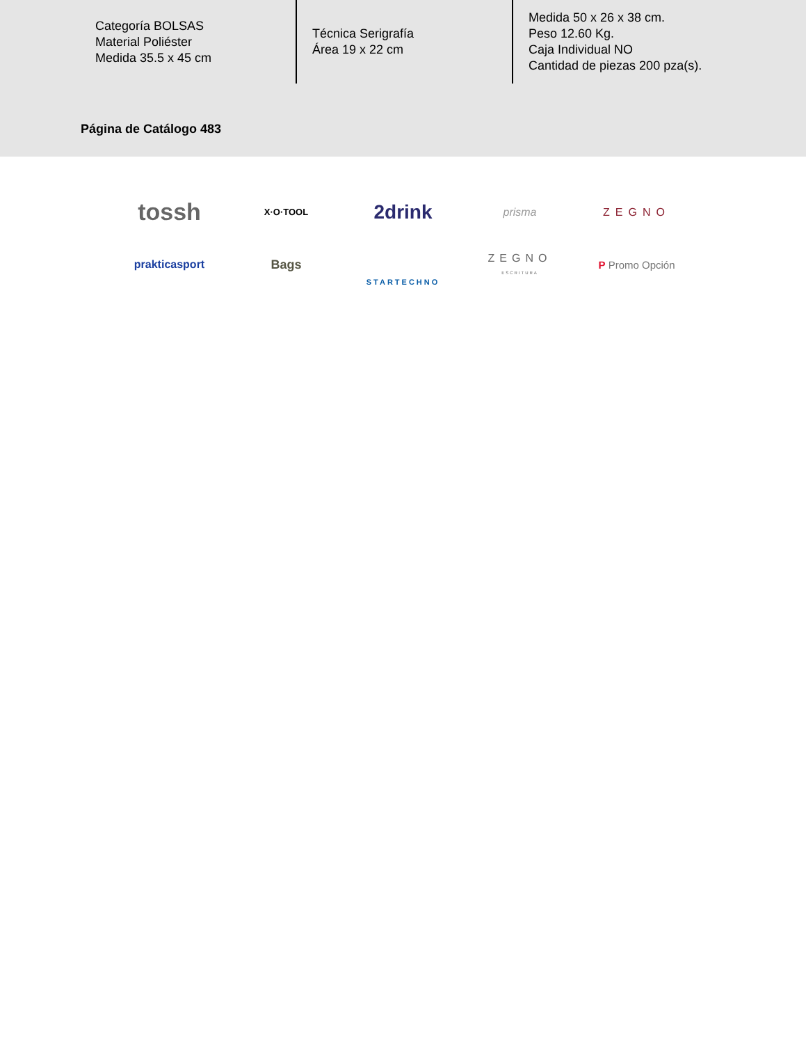Categoría BOLSAS
Material Poliéster
Medida 35.5 x 45 cm
Técnica Serigrafía
Área 19 x 22 cm
Medida 50 x 26 x 38 cm.
Peso 12.60 Kg.
Caja Individual NO
Cantidad de piezas 200 pza(s).
Página de Catálogo 483
tossh
X·O·TOOL
2drink
prisma
ZEGNO
prakticasport
Bags
STARTECHNO
ZEGNO
ESCRITURA
P Promo Opción